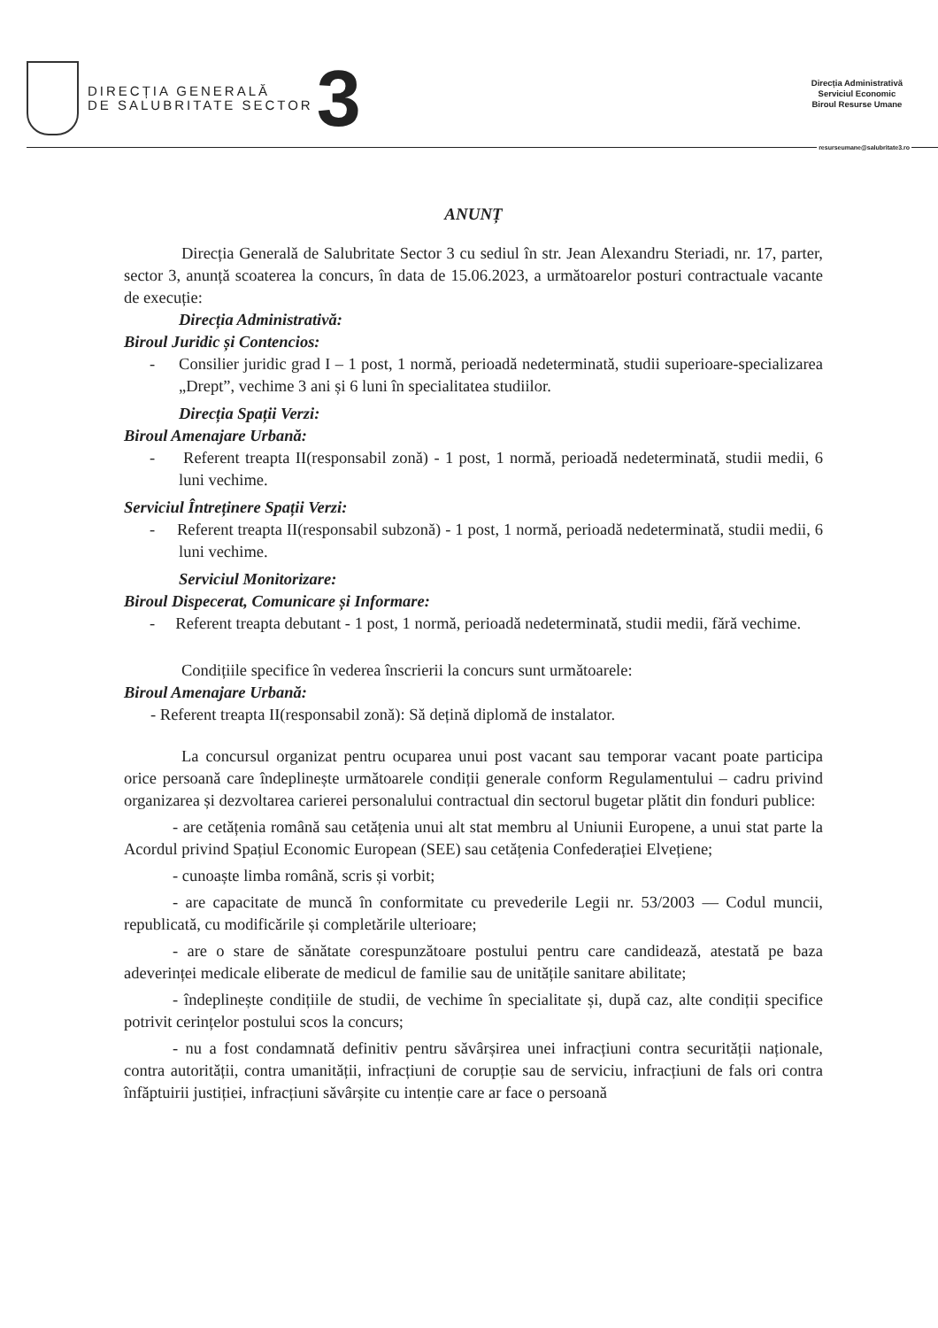DIRECȚIA GENERALĂ
DE SALUBRITATE SECTOR
3
Direcția Administrativă
Serviciul Economic
Biroul Resurse Umane
resurseumane@salubritate3.ro
ANUNȚ
Direcția Generală de Salubritate Sector 3 cu sediul în str. Jean Alexandru Steriadi, nr. 17, parter, sector 3, anunță scoaterea la concurs, în data de 15.06.2023, a următoarelor posturi contractuale vacante de execuție:
Direcția Administrativă:
Biroul Juridic și Contencios:
- Consilier juridic grad I – 1 post, 1 normă, perioadă nedeterminată, studii superioare-specializarea „Drept”, vechime 3 ani și 6 luni în specialitatea studiilor.
Direcția Spații Verzi:
Biroul Amenajare Urbană:
- Referent treapta II(responsabil zonă) - 1 post, 1 normă, perioadă nedeterminată, studii medii, 6 luni vechime.
Serviciul Întreținere Spații Verzi:
- Referent treapta II(responsabil subzonă) - 1 post, 1 normă, perioadă nedeterminată, studii medii, 6 luni vechime.
Serviciul Monitorizare:
Biroul Dispecerat, Comunicare și Informare:
- Referent treapta debutant - 1 post, 1 normă, perioadă nedeterminată, studii medii, fără vechime.
Condițiile specifice în vederea înscrierii la concurs sunt următoarele:
Biroul Amenajare Urbană:
- Referent treapta II(responsabil zonă): Să dețină diplomă de instalator.
La concursul organizat pentru ocuparea unui post vacant sau temporar vacant poate participa orice persoană care îndeplinește următoarele condiții generale conform Regulamentului – cadru privind organizarea și dezvoltarea carierei personalului contractual din sectorul bugetar plătit din fonduri publice:
- are cetățenia română sau cetățenia unui alt stat membru al Uniunii Europene, a unui stat parte la Acordul privind Spațiul Economic European (SEE) sau cetățenia Confederației Elvețiene;
- cunoaște limba română, scris și vorbit;
- are capacitate de muncă în conformitate cu prevederile Legii nr. 53/2003 — Codul muncii, republicată, cu modificările și completările ulterioare;
- are o stare de sănătate corespunzătoare postului pentru care candidează, atestată pe baza adeverinței medicale eliberate de medicul de familie sau de unitățile sanitare abilitate;
- îndeplinește condițiile de studii, de vechime în specialitate și, după caz, alte condiții specifice potrivit cerințelor postului scos la concurs;
- nu a fost condamnată definitiv pentru săvârșirea unei infracțiuni contra securității naționale, contra autorității, contra umanității, infracțiuni de corupție sau de serviciu, infracțiuni de fals ori contra înfăptuirii justiției, infracțiuni săvârșite cu intenție care ar face o persoană